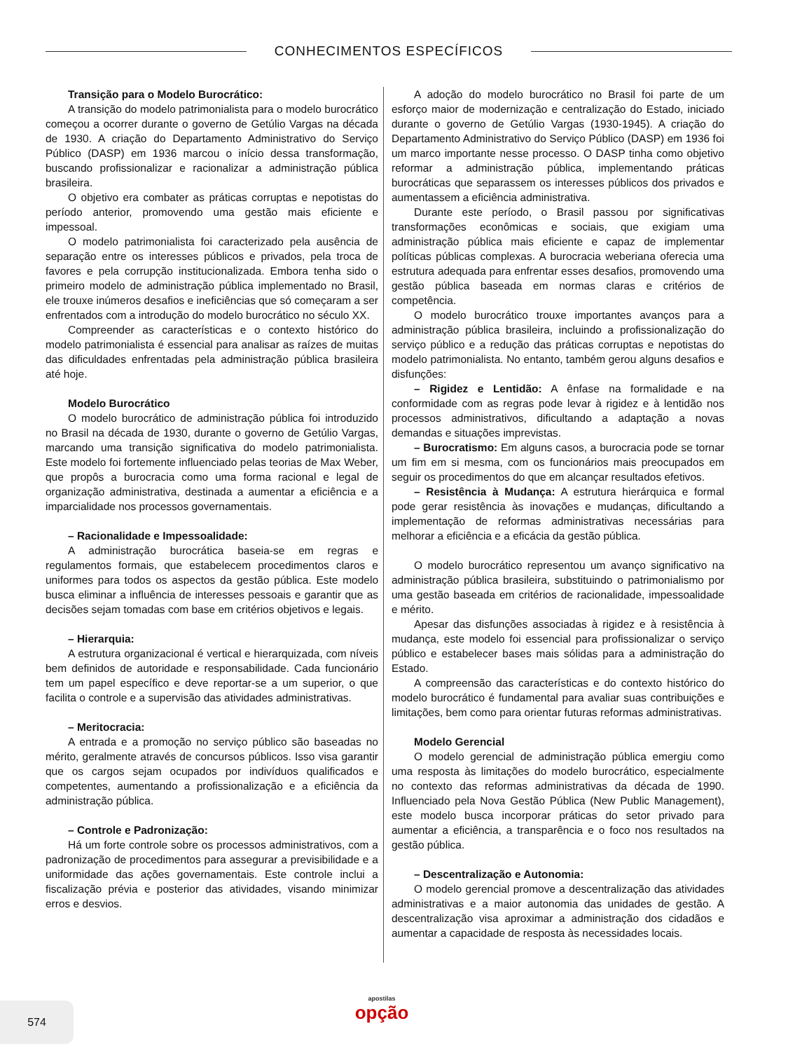CONHECIMENTOS ESPECÍFICOS
Transição para o Modelo Burocrático:
A transição do modelo patrimonialista para o modelo burocrático começou a ocorrer durante o governo de Getúlio Vargas na década de 1930. A criação do Departamento Administrativo do Serviço Público (DASP) em 1936 marcou o início dessa transformação, buscando profissionalizar e racionalizar a administração pública brasileira.
O objetivo era combater as práticas corruptas e nepotistas do período anterior, promovendo uma gestão mais eficiente e impessoal.
O modelo patrimonialista foi caracterizado pela ausência de separação entre os interesses públicos e privados, pela troca de favores e pela corrupção institucionalizada. Embora tenha sido o primeiro modelo de administração pública implementado no Brasil, ele trouxe inúmeros desafios e ineficiências que só começaram a ser enfrentados com a introdução do modelo burocrático no século XX.
Compreender as características e o contexto histórico do modelo patrimonialista é essencial para analisar as raízes de muitas das dificuldades enfrentadas pela administração pública brasileira até hoje.
Modelo Burocrático
O modelo burocrático de administração pública foi introduzido no Brasil na década de 1930, durante o governo de Getúlio Vargas, marcando uma transição significativa do modelo patrimonialista. Este modelo foi fortemente influenciado pelas teorias de Max Weber, que propôs a burocracia como uma forma racional e legal de organização administrativa, destinada a aumentar a eficiência e a imparcialidade nos processos governamentais.
– Racionalidade e Impessoalidade:
A administração burocrática baseia-se em regras e regulamentos formais, que estabelecem procedimentos claros e uniformes para todos os aspectos da gestão pública. Este modelo busca eliminar a influência de interesses pessoais e garantir que as decisões sejam tomadas com base em critérios objetivos e legais.
– Hierarquia:
A estrutura organizacional é vertical e hierarquizada, com níveis bem definidos de autoridade e responsabilidade. Cada funcionário tem um papel específico e deve reportar-se a um superior, o que facilita o controle e a supervisão das atividades administrativas.
– Meritocracia:
A entrada e a promoção no serviço público são baseadas no mérito, geralmente através de concursos públicos. Isso visa garantir que os cargos sejam ocupados por indivíduos qualificados e competentes, aumentando a profissionalização e a eficiência da administração pública.
– Controle e Padronização:
Há um forte controle sobre os processos administrativos, com a padronização de procedimentos para assegurar a previsibilidade e a uniformidade das ações governamentais. Este controle inclui a fiscalização prévia e posterior das atividades, visando minimizar erros e desvios.
A adoção do modelo burocrático no Brasil foi parte de um esforço maior de modernização e centralização do Estado, iniciado durante o governo de Getúlio Vargas (1930-1945). A criação do Departamento Administrativo do Serviço Público (DASP) em 1936 foi um marco importante nesse processo. O DASP tinha como objetivo reformar a administração pública, implementando práticas burocráticas que separassem os interesses públicos dos privados e aumentassem a eficiência administrativa.
Durante este período, o Brasil passou por significativas transformações econômicas e sociais, que exigiam uma administração pública mais eficiente e capaz de implementar políticas públicas complexas. A burocracia weberiana oferecia uma estrutura adequada para enfrentar esses desafios, promovendo uma gestão pública baseada em normas claras e critérios de competência.
O modelo burocrático trouxe importantes avanços para a administração pública brasileira, incluindo a profissionalização do serviço público e a redução das práticas corruptas e nepotistas do modelo patrimonialista. No entanto, também gerou alguns desafios e disfunções:
– Rigidez e Lentidão: A ênfase na formalidade e na conformidade com as regras pode levar à rigidez e à lentidão nos processos administrativos, dificultando a adaptação a novas demandas e situações imprevistas.
– Burocratismo: Em alguns casos, a burocracia pode se tornar um fim em si mesma, com os funcionários mais preocupados em seguir os procedimentos do que em alcançar resultados efetivos.
– Resistência à Mudança: A estrutura hierárquica e formal pode gerar resistência às inovações e mudanças, dificultando a implementação de reformas administrativas necessárias para melhorar a eficiência e a eficácia da gestão pública.
O modelo burocrático representou um avanço significativo na administração pública brasileira, substituindo o patrimonialismo por uma gestão baseada em critérios de racionalidade, impessoalidade e mérito.
Apesar das disfunções associadas à rigidez e à resistência à mudança, este modelo foi essencial para profissionalizar o serviço público e estabelecer bases mais sólidas para a administração do Estado.
A compreensão das características e do contexto histórico do modelo burocrático é fundamental para avaliar suas contribuições e limitações, bem como para orientar futuras reformas administrativas.
Modelo Gerencial
O modelo gerencial de administração pública emergiu como uma resposta às limitações do modelo burocrático, especialmente no contexto das reformas administrativas da década de 1990. Influenciado pela Nova Gestão Pública (New Public Management), este modelo busca incorporar práticas do setor privado para aumentar a eficiência, a transparência e o foco nos resultados na gestão pública.
– Descentralização e Autonomia:
O modelo gerencial promove a descentralização das atividades administrativas e a maior autonomia das unidades de gestão. A descentralização visa aproximar a administração dos cidadãos e aumentar a capacidade de resposta às necessidades locais.
574
apostilas
opção